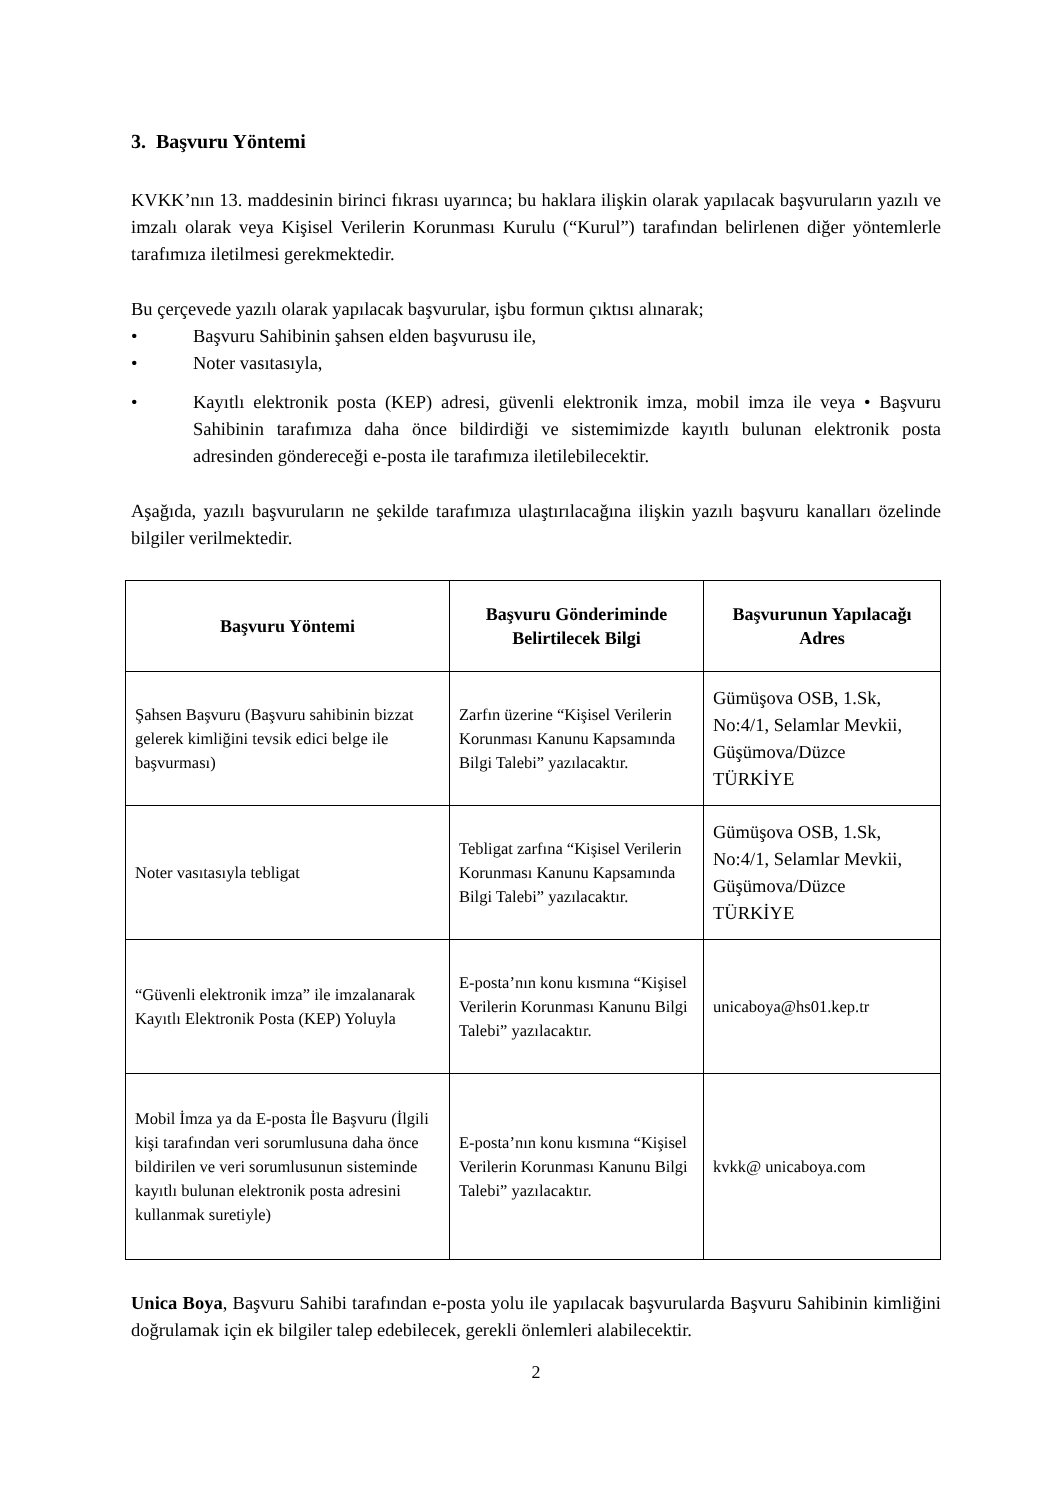3. Başvuru Yöntemi
KVKK’nın 13. maddesinin birinci fıkrası uyarınca; bu haklara ilişkin olarak yapılacak başvuruların yazılı ve imzalı olarak veya Kişisel Verilerin Korunması Kurulu (“Kurul”) tarafından belirlenen diğer yöntemlerle tarafımıza iletilmesi gerekmektedir.
Bu çerçevede yazılı olarak yapılacak başvurular, işbu formun çıktısı alınarak;
• Başvuru Sahibinin şahsen elden başvurusu ile,
• Noter vasıtasıyla,
• Kayıtlı elektronik posta (KEP) adresi, güvenli elektronik imza, mobil imza ile veya • Başvuru Sahibinin tarafımıza daha önce bildirdiği ve sistemimizde kayıtlı bulunan elektronik posta adresinden göndereceği e-posta ile tarafımıza iletilebilecektir.
Aşağıda, yazılı başvuruların ne şekilde tarafımıza ulaştırılacağına ilişkin yazılı başvuru kanalları özelinde bilgiler verilmektedir.
| Başvuru Yöntemi | Başvuru Gönderiminde Belirtilecek Bilgi | Başvurunun Yapılacağı Adres |
| --- | --- | --- |
| Şahsen Başvuru (Başvuru sahibinin bizzat gelerek kimliğini tevsik edici belge ile başvurması) | Zarfın üzerine “Kişisel Verilerin Korunması Kanunu Kapsamında Bilgi Talebi” yazılacaktır. | Gümüşova OSB, 1.Sk, No:4/1, Selamlar Mevkii, Güşümova/Düzce TÜRKİYE |
| Noter vasıtasıyla tebligat | Tebligat zarfına “Kişisel Verilerin Korunması Kanunu Kapsamında Bilgi Talebi” yazılacaktır. | Gümüşova OSB, 1.Sk, No:4/1, Selamlar Mevkii, Güşümova/Düzce TÜRKİYE |
| “Güvenli elektronik imza” ile imzalanarak Kayıtlı Elektronik Posta (KEP) Yoluyla | E-posta’nın konu kısmına “Kişisel Verilerin Korunması Kanunu Bilgi Talebi” yazılacaktır. | unicaboya@hs01.kep.tr |
| Mobil İmza ya da E-posta İle Başvuru (İlgili kişi tarafından veri sorumlusuna daha önce bildirilen ve veri sorumlusunun sisteminde kayıtlı bulunan elektronik posta adresini kullanmak suretiyle) | E-posta’nın konu kısmına “Kişisel Verilerin Korunması Kanunu Bilgi Talebi” yazılacaktır. | kvkk@ unicaboya.com |
Unica Boya, Başvuru Sahibi tarafından e-posta yolu ile yapılacak başvurularda Başvuru Sahibinin kimliğini doğrulamak için ek bilgiler talep edebilecek, gerekli önlemleri alabilecektir.
2